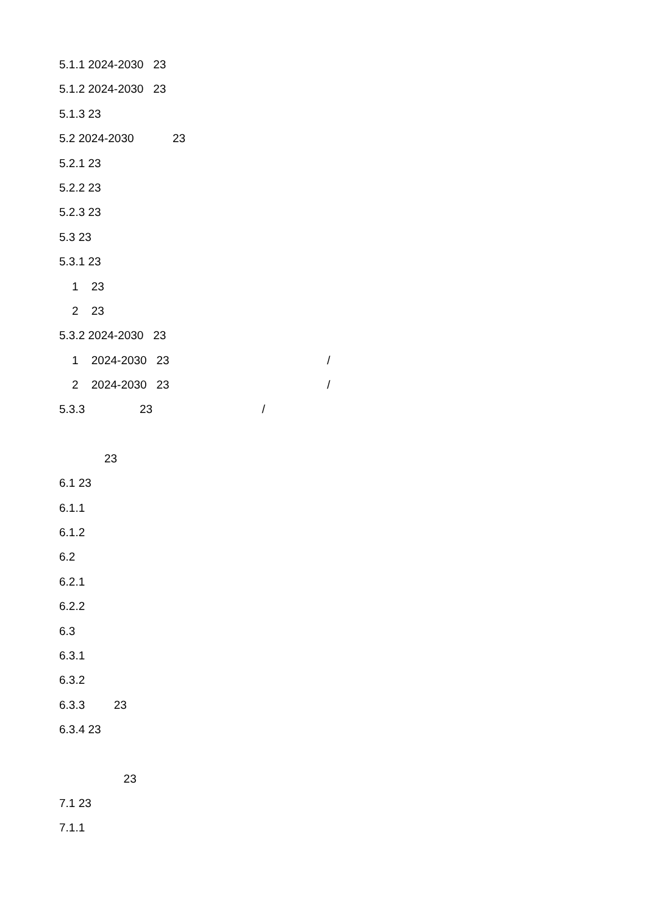5.1.1 2024-2030 23
5.1.2 2024-2030 23
5.1.3 23
5.2 2024-2030 23
5.2.1 23
5.2.2 23
5.2.3 23
5.3 23
5.3.1 23
1 23
2 23
5.3.2 2024-2030 23
1 2024-2030 23 /
2 2024-2030 23 /
5.3.3 23 /
23
6.1 23
6.1.1
6.1.2
6.2
6.2.1
6.2.2
6.3
6.3.1
6.3.2
6.3.3 23
6.3.4 23
23
7.1 23
7.1.1